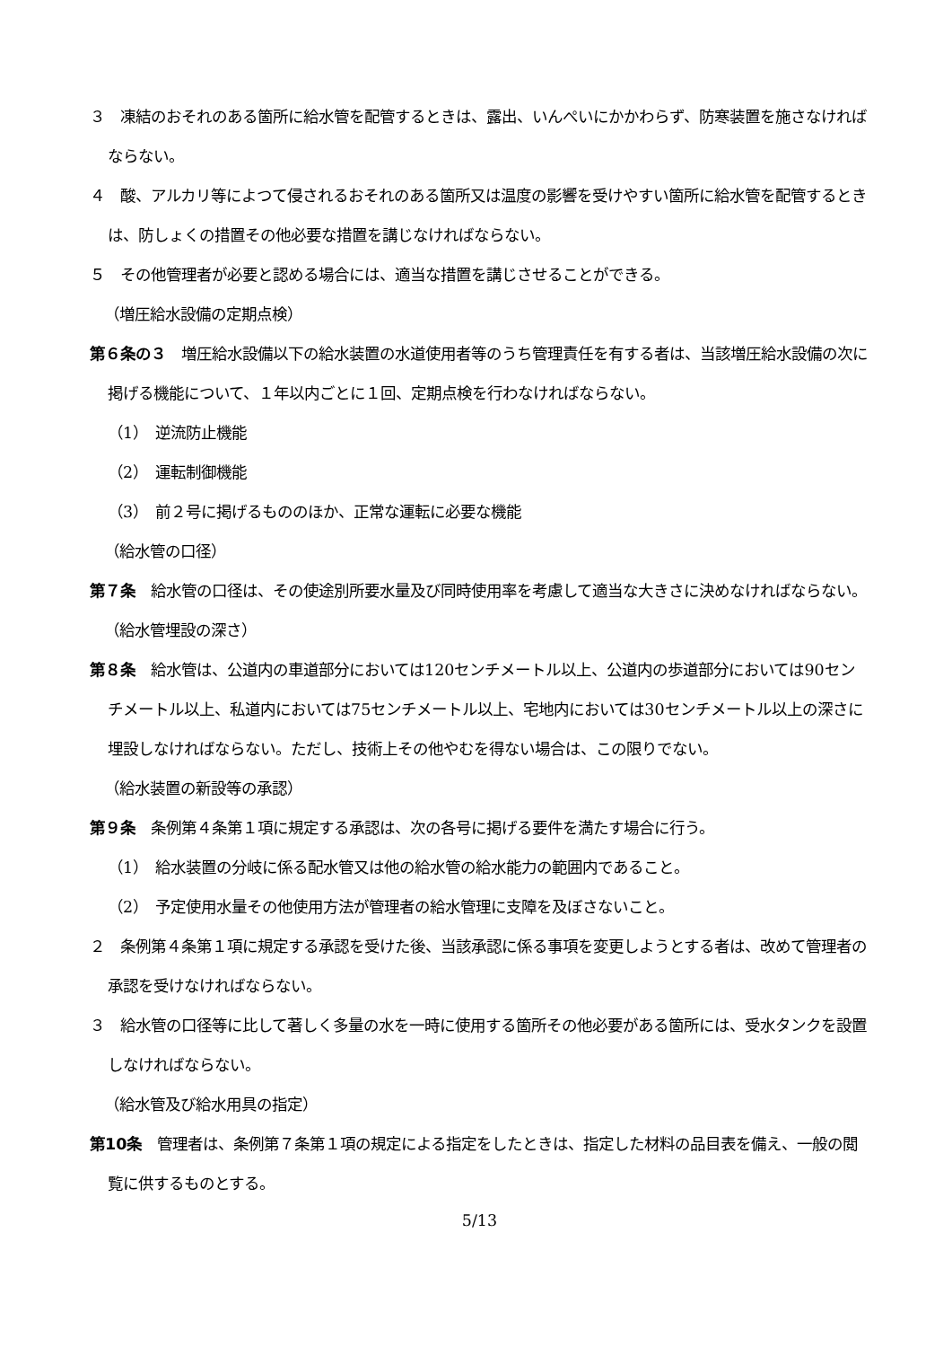３　凍結のおそれのある箇所に給水管を配管するときは、露出、いんぺいにかかわらず、防寒装置を施さなければならない。
４　酸、アルカリ等によつて侵されるおそれのある箇所又は温度の影響を受けやすい箇所に給水管を配管するときは、防しょくの措置その他必要な措置を講じなければならない。
５　その他管理者が必要と認める場合には、適当な措置を講じさせることができる。
（増圧給水設備の定期点検）
第６条の３　増圧給水設備以下の給水装置の水道使用者等のうち管理責任を有する者は、当該増圧給水設備の次に掲げる機能について、１年以内ごとに１回、定期点検を行わなければならない。
（1）　逆流防止機能
（2）　運転制御機能
（3）　前２号に掲げるもののほか、正常な運転に必要な機能
（給水管の口径）
第７条　給水管の口径は、その使途別所要水量及び同時使用率を考慮して適当な大きさに決めなければならない。
（給水管埋設の深さ）
第８条　給水管は、公道内の車道部分においては120センチメートル以上、公道内の歩道部分においては90センチメートル以上、私道内においては75センチメートル以上、宅地内においては30センチメートル以上の深さに埋設しなければならない。ただし、技術上その他やむを得ない場合は、この限りでない。
（給水装置の新設等の承認）
第９条　条例第４条第１項に規定する承認は、次の各号に掲げる要件を満たす場合に行う。
（1）　給水装置の分岐に係る配水管又は他の給水管の給水能力の範囲内であること。
（2）　予定使用水量その他使用方法が管理者の給水管理に支障を及ぼさないこと。
２　条例第４条第１項に規定する承認を受けた後、当該承認に係る事項を変更しようとする者は、改めて管理者の承認を受けなければならない。
３　給水管の口径等に比して著しく多量の水を一時に使用する箇所その他必要がある箇所には、受水タンクを設置しなければならない。
（給水管及び給水用具の指定）
第10条　管理者は、条例第７条第１項の規定による指定をしたときは、指定した材料の品目表を備え、一般の閲覧に供するものとする。
5/13